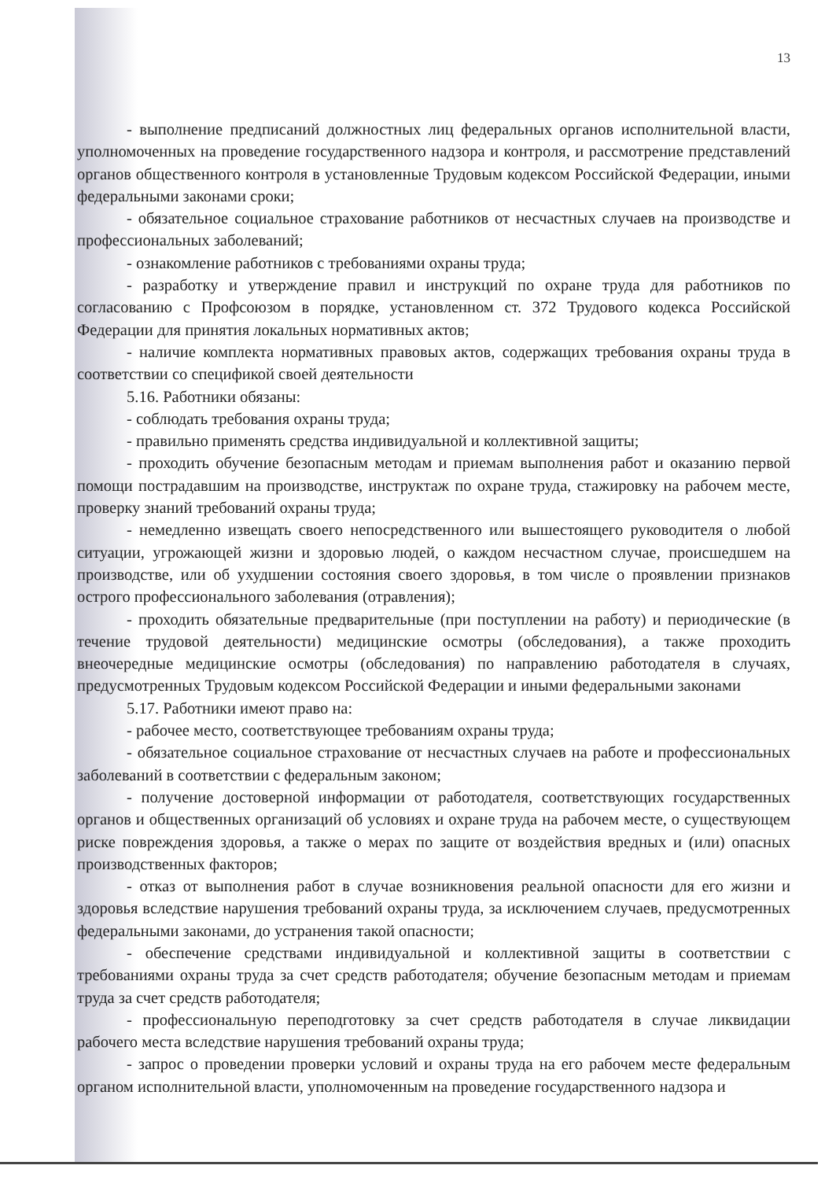13
- выполнение предписаний должностных лиц федеральных органов исполнительной власти, уполномоченных на проведение государственного надзора и контроля, и рассмотрение представлений органов общественного контроля в установленные Трудовым кодексом Российской Федерации, иными федеральными законами сроки;
- обязательное социальное страхование работников от несчастных случаев на производстве и профессиональных заболеваний;
- ознакомление работников с требованиями охраны труда;
- разработку и утверждение правил и инструкций по охране труда для работников по согласованию с Профсоюзом в порядке, установленном ст. 372 Трудового кодекса Российской Федерации для принятия локальных нормативных актов;
- наличие комплекта нормативных правовых актов, содержащих требования охраны труда в соответствии со спецификой своей деятельности
5.16. Работники обязаны:
- соблюдать требования охраны труда;
- правильно применять средства индивидуальной и коллективной защиты;
- проходить обучение безопасным методам и приемам выполнения работ и оказанию первой помощи пострадавшим на производстве, инструктаж по охране труда, стажировку на рабочем месте, проверку знаний требований охраны труда;
- немедленно извещать своего непосредственного или вышестоящего руководителя о любой ситуации, угрожающей жизни и здоровью людей, о каждом несчастном случае, происшедшем на производстве, или об ухудшении состояния своего здоровья, в том числе о проявлении признаков острого профессионального заболевания (отравления);
- проходить обязательные предварительные (при поступлении на работу) и периодические (в течение трудовой деятельности) медицинские осмотры (обследования), а также проходить внеочередные медицинские осмотры (обследования) по направлению работодателя в случаях, предусмотренных Трудовым кодексом Российской Федерации и иными федеральными законами
5.17. Работники имеют право на:
- рабочее место, соответствующее требованиям охраны труда;
- обязательное социальное страхование от несчастных случаев на работе и профессиональных заболеваний в соответствии с федеральным законом;
- получение достоверной информации от работодателя, соответствующих государственных органов и общественных организаций об условиях и охране труда на рабочем месте, о существующем риске повреждения здоровья, а также о мерах по защите от воздействия вредных и (или) опасных производственных факторов;
- отказ от выполнения работ в случае возникновения реальной опасности для его жизни и здоровья вследствие нарушения требований охраны труда, за исключением случаев, предусмотренных федеральными законами, до устранения такой опасности;
- обеспечение средствами индивидуальной и коллективной защиты в соответствии с требованиями охраны труда за счет средств работодателя; обучение безопасным методам и приемам труда за счет средств работодателя;
- профессиональную переподготовку за счет средств работодателя в случае ликвидации рабочего места вследствие нарушения требований охраны труда;
- запрос о проведении проверки условий и охраны труда на его рабочем месте федеральным органом исполнительной власти, уполномоченным на проведение государственного надзора и